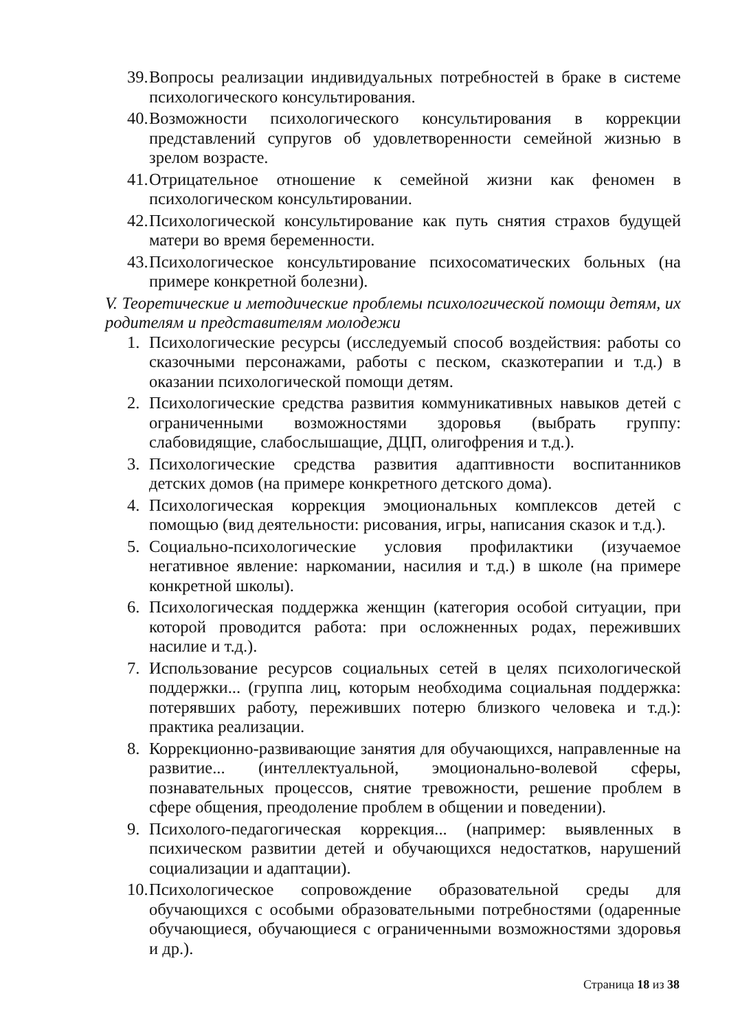39. Вопросы реализации индивидуальных потребностей в браке в системе психологического консультирования.
40. Возможности психологического консультирования в коррекции представлений супругов об удовлетворенности семейной жизнью в зрелом возрасте.
41. Отрицательное отношение к семейной жизни как феномен в психологическом консультировании.
42. Психологической консультирование как путь снятия страхов будущей матери во время беременности.
43. Психологическое консультирование психосоматических больных (на примере конкретной болезни).
V. Теоретические и методические проблемы психологической помощи детям, их родителям и представителям молодежи
1. Психологические ресурсы (исследуемый способ воздействия: работы со сказочными персонажами, работы с песком, сказкотерапии и т.д.) в оказании психологической помощи детям.
2. Психологические средства развития коммуникативных навыков детей с ограниченными возможностями здоровья (выбрать группу: слабовидящие, слабослышащие, ДЦП, олигофрения и т.д.).
3. Психологические средства развития адаптивности воспитанников детских домов (на примере конкретного детского дома).
4. Психологическая коррекция эмоциональных комплексов детей с помощью (вид деятельности: рисования, игры, написания сказок и т.д.).
5. Социально-психологические условия профилактики (изучаемое негативное явление: наркомании, насилия и т.д.) в школе (на примере конкретной школы).
6. Психологическая поддержка женщин (категория особой ситуации, при которой проводится работа: при осложненных родах, переживших насилие и т.д.).
7. Использование ресурсов социальных сетей в целях психологической поддержки... (группа лиц, которым необходима социальная поддержка: потерявших работу, переживших потерю близкого человека и т.д.): практика реализации.
8. Коррекционно-развивающие занятия для обучающихся, направленные на развитие... (интеллектуальной, эмоционально-волевой сферы, познавательных процессов, снятие тревожности, решение проблем в сфере общения, преодоление проблем в общении и поведении).
9. Психолого-педагогическая коррекция... (например: выявленных в психическом развитии детей и обучающихся недостатков, нарушений социализации и адаптации).
10. Психологическое сопровождение образовательной среды для обучающихся с особыми образовательными потребностями (одаренные обучающиеся, обучающиеся с ограниченными возможностями здоровья и др.).
Страница 18 из 38